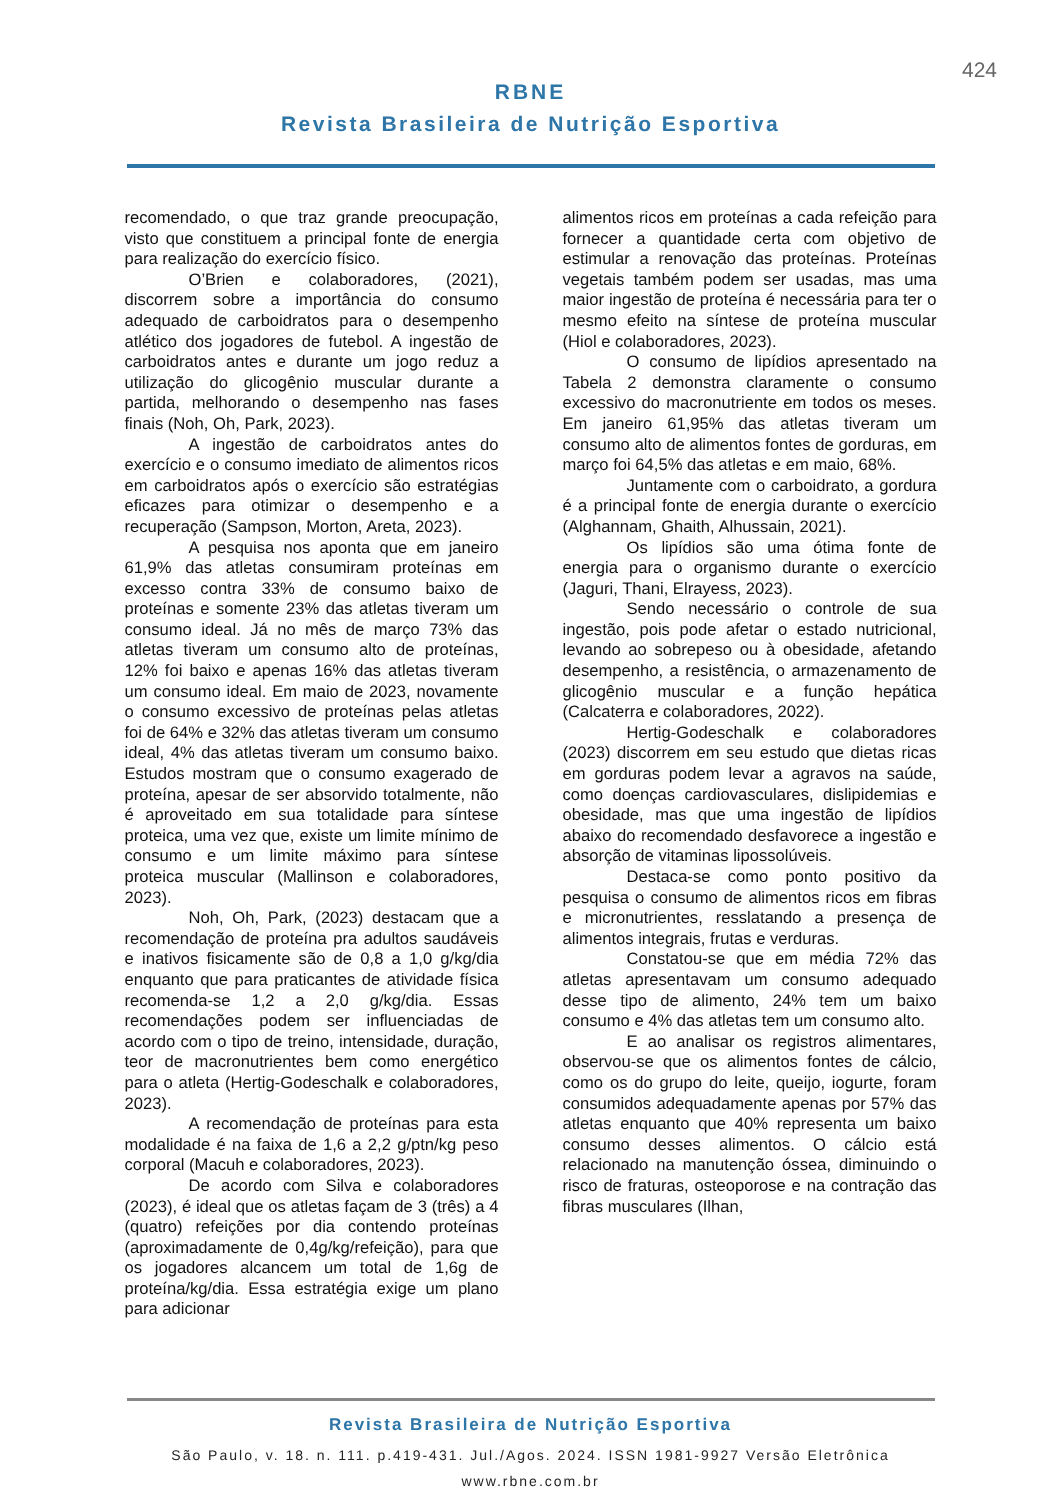424
RBNE
Revista Brasileira de Nutrição Esportiva
recomendado, o que traz grande preocupação, visto que constituem a principal fonte de energia para realização do exercício físico.
O’Brien e colaboradores, (2021), discorrem sobre a importância do consumo adequado de carboidratos para o desempenho atlético dos jogadores de futebol. A ingestão de carboidratos antes e durante um jogo reduz a utilização do glicogênio muscular durante a partida, melhorando o desempenho nas fases finais (Noh, Oh, Park, 2023).
A ingestão de carboidratos antes do exercício e o consumo imediato de alimentos ricos em carboidratos após o exercício são estratégias eficazes para otimizar o desempenho e a recuperação (Sampson, Morton, Areta, 2023).
A pesquisa nos aponta que em janeiro 61,9% das atletas consumiram proteínas em excesso contra 33% de consumo baixo de proteínas e somente 23% das atletas tiveram um consumo ideal. Já no mês de março 73% das atletas tiveram um consumo alto de proteínas, 12% foi baixo e apenas 16% das atletas tiveram um consumo ideal. Em maio de 2023, novamente o consumo excessivo de proteínas pelas atletas foi de 64% e 32% das atletas tiveram um consumo ideal, 4% das atletas tiveram um consumo baixo. Estudos mostram que o consumo exagerado de proteína, apesar de ser absorvido totalmente, não é aproveitado em sua totalidade para síntese proteica, uma vez que, existe um limite mínimo de consumo e um limite máximo para síntese proteica muscular (Mallinson e colaboradores, 2023).
Noh, Oh, Park, (2023) destacam que a recomendação de proteína pra adultos saudáveis e inativos fisicamente são de 0,8 a 1,0 g/kg/dia enquanto que para praticantes de atividade física recomenda-se 1,2 a 2,0 g/kg/dia. Essas recomendações podem ser influenciadas de acordo com o tipo de treino, intensidade, duração, teor de macronutrientes bem como energético para o atleta (Hertig-Godeschalk e colaboradores, 2023).
A recomendação de proteínas para esta modalidade é na faixa de 1,6 a 2,2 g/ptn/kg peso corporal (Macuh e colaboradores, 2023).
De acordo com Silva e colaboradores (2023), é ideal que os atletas façam de 3 (três) a 4 (quatro) refeições por dia contendo proteínas (aproximadamente de 0,4g/kg/refeição), para que os jogadores alcancem um total de 1,6g de proteína/kg/dia. Essa estratégia exige um plano para adicionar
alimentos ricos em proteínas a cada refeição para fornecer a quantidade certa com objetivo de estimular a renovação das proteínas. Proteínas vegetais também podem ser usadas, mas uma maior ingestão de proteína é necessária para ter o mesmo efeito na síntese de proteína muscular (Hiol e colaboradores, 2023).
O consumo de lipídios apresentado na Tabela 2 demonstra claramente o consumo excessivo do macronutriente em todos os meses. Em janeiro 61,95% das atletas tiveram um consumo alto de alimentos fontes de gorduras, em março foi 64,5% das atletas e em maio, 68%.
Juntamente com o carboidrato, a gordura é a principal fonte de energia durante o exercício (Alghannam, Ghaith, Alhussain, 2021).
Os lipídios são uma ótima fonte de energia para o organismo durante o exercício (Jaguri, Thani, Elrayess, 2023).
Sendo necessário o controle de sua ingestão, pois pode afetar o estado nutricional, levando ao sobrepeso ou à obesidade, afetando desempenho, a resistência, o armazenamento de glicogênio muscular e a função hepática (Calcaterra e colaboradores, 2022).
Hertig-Godeschalk e colaboradores (2023) discorrem em seu estudo que dietas ricas em gorduras podem levar a agravos na saúde, como doenças cardiovasculares, dislipidemias e obesidade, mas que uma ingestão de lipídios abaixo do recomendado desfavorece a ingestão e absorção de vitaminas lipossolúveis.
Destaca-se como ponto positivo da pesquisa o consumo de alimentos ricos em fibras e micronutrientes, resslatando a presença de alimentos integrais, frutas e verduras.
Constatou-se que em média 72% das atletas apresentavam um consumo adequado desse tipo de alimento, 24% tem um baixo consumo e 4% das atletas tem um consumo alto.
E ao analisar os registros alimentares, observou-se que os alimentos fontes de cálcio, como os do grupo do leite, queijo, iogurte, foram consumidos adequadamente apenas por 57% das atletas enquanto que 40% representa um baixo consumo desses alimentos. O cálcio está relacionado na manutenção óssea, diminuindo o risco de fraturas, osteoporose e na contração das fibras musculares (Ilhan,
Revista Brasileira de Nutrição Esportiva
São Paulo, v. 18. n. 111. p.419-431. Jul./Agos. 2024. ISSN 1981-9927 Versão Eletrônica
www.rbne.com.br